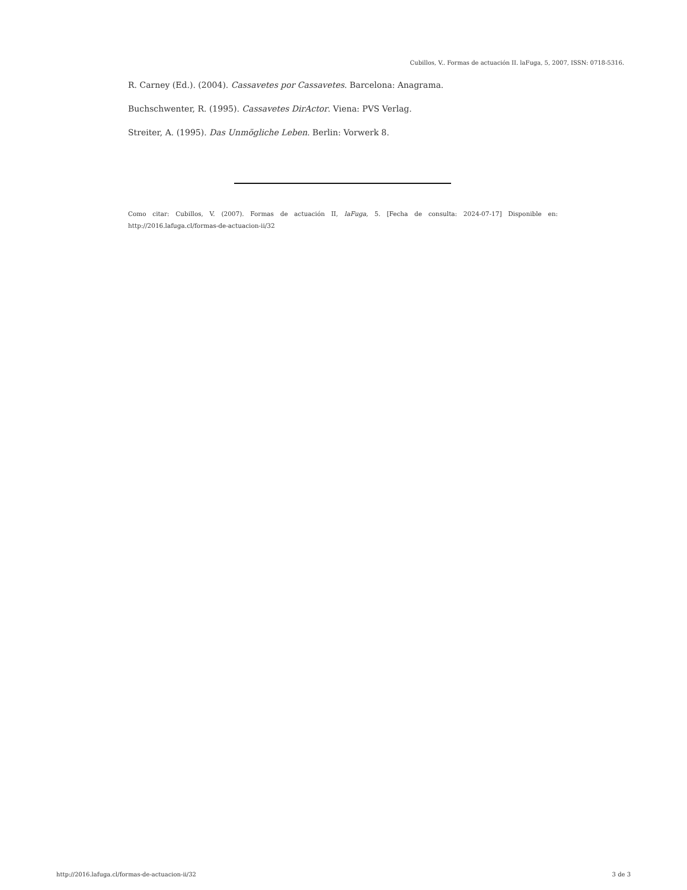Cubillos, V.. Formas de actuación II. laFuga, 5, 2007, ISSN: 0718-5316.
R. Carney (Ed.). (2004). Cassavetes por Cassavetes. Barcelona: Anagrama.
Buchschwenter, R. (1995). Cassavetes DirActor. Viena: PVS Verlag.
Streiter, A. (1995). Das Unmögliche Leben. Berlin: Vorwerk 8.
Como citar: Cubillos, V. (2007). Formas de actuación II, laFuga, 5. [Fecha de consulta: 2024-07-17] Disponible en: http://2016.lafuga.cl/formas-de-actuacion-ii/32
http://2016.lafuga.cl/formas-de-actuacion-ii/32 3 de 3